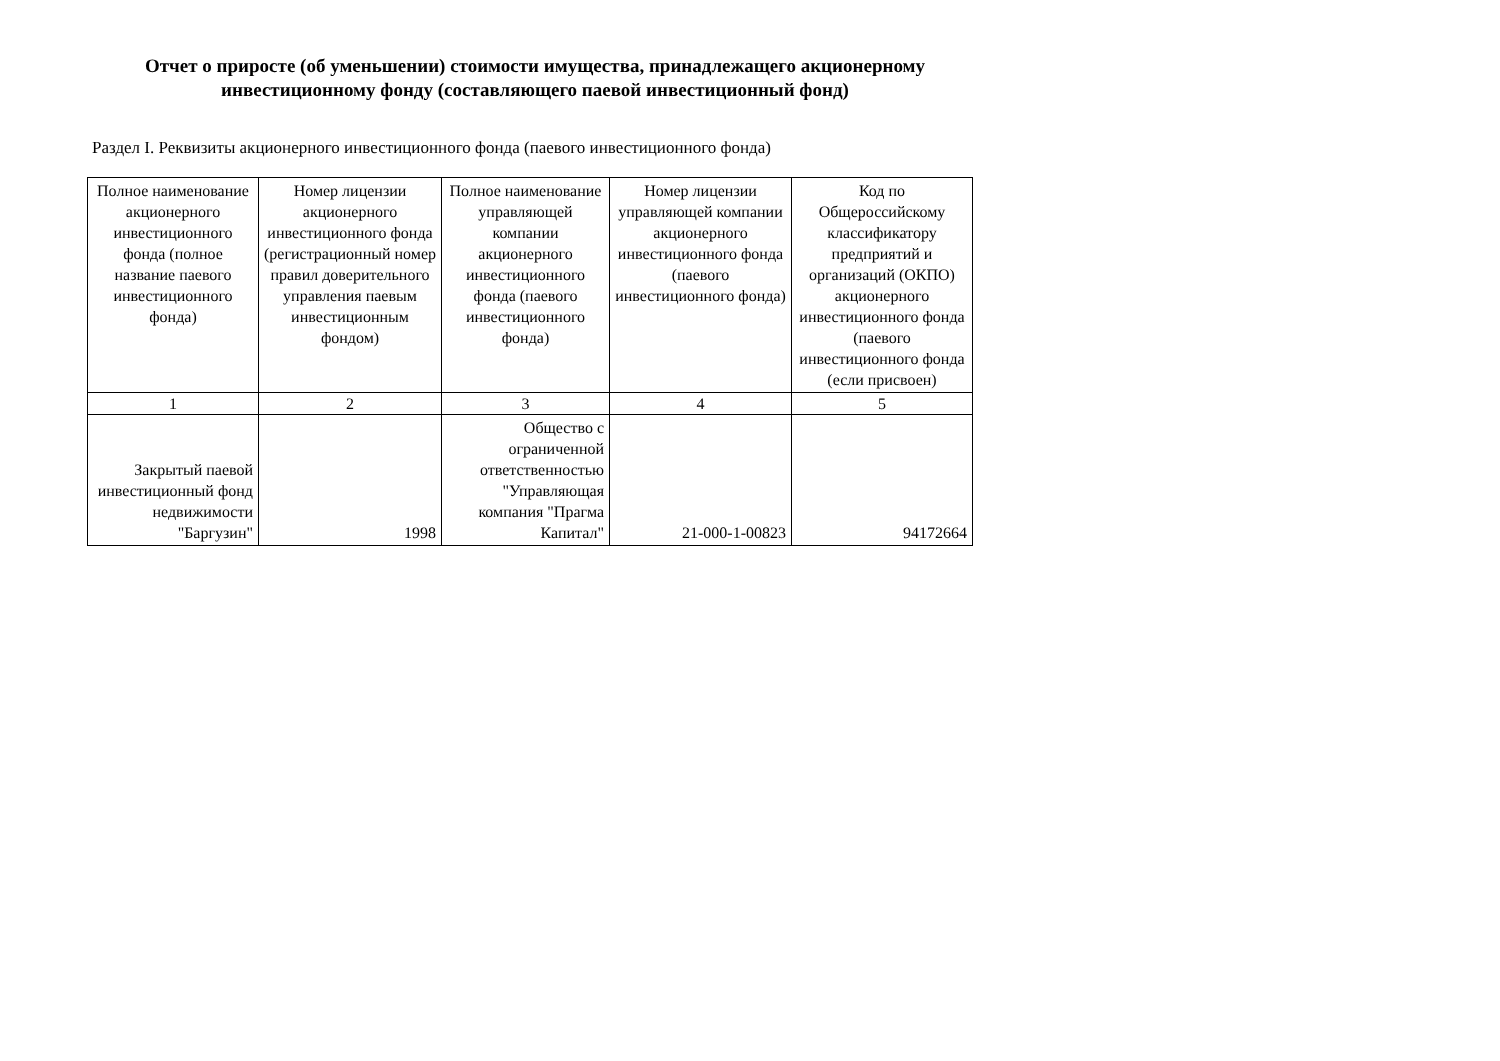Отчет о приросте (об уменьшении) стоимости имущества, принадлежащего акционерному
инвестиционному фонду (составляющего паевой инвестиционный фонд)
Раздел I. Реквизиты акционерного инвестиционного фонда (паевого инвестиционного фонда)
| Полное наименование акционерного инвестиционного фонда (полное название паевого инвестиционного фонда) | Номер лицензии акционерного инвестиционного фонда (регистрационный номер правил доверительного управления паевым инвестиционным фондом) | Полное наименование управляющей компании акционерного инвестиционного фонда (паевого инвестиционного фонда) | Номер лицензии управляющей компании акционерного инвестиционного фонда (паевого инвестиционного фонда) | Код по Общероссийскому классификатору предприятий и организаций (ОКПО) акционерного инвестиционного фонда (паевого инвестиционного фонда (если присвоен) |
| --- | --- | --- | --- | --- |
| 1 | 2 | 3 | 4 | 5 |
| Закрытый паевой инвестиционный фонд недвижимости "Баргузин" | 1998 | Общество с ограниченной ответственностью "Управляющая компания "Прагма Капитал" | 21-000-1-00823 | 94172664 |